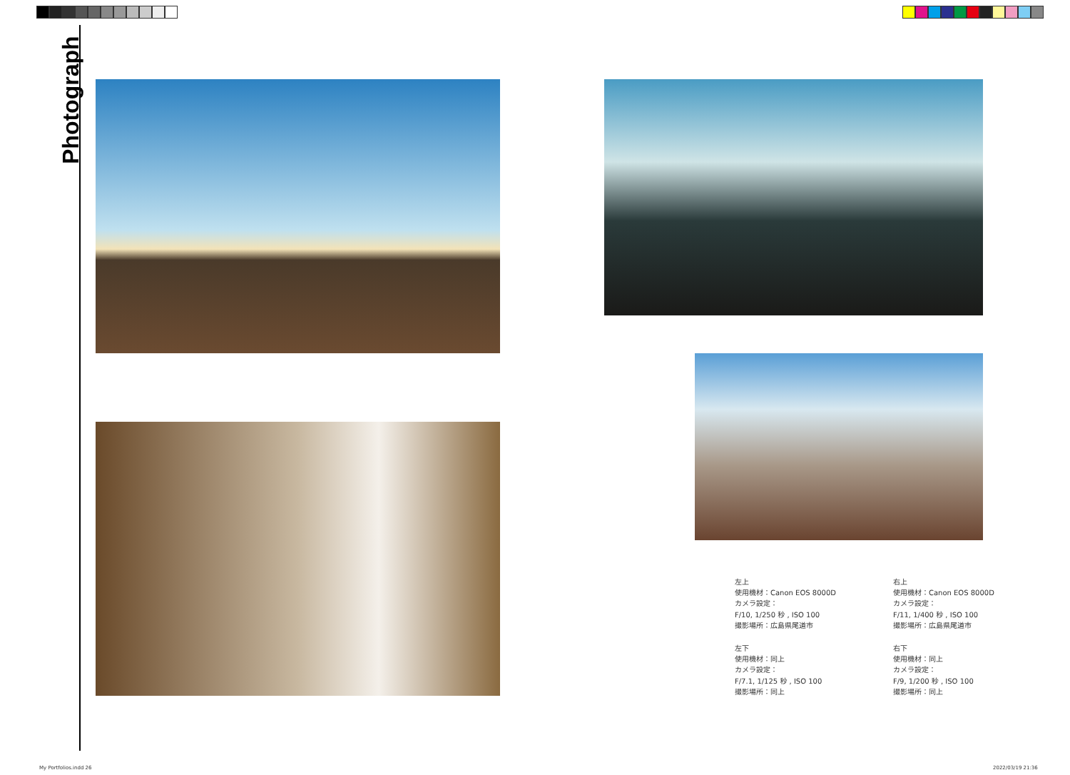Photograph
左上
使用機材：Canon EOS 8000D
カメラ設定：
F/10, 1/250 秒 , ISO 100
撮影場所：広島県尾道市
左下
使用機材：同上
カメラ設定：
F/7.1, 1/125 秒 , ISO 100
撮影場所：同上
右上
使用機材：Canon EOS 8000D
カメラ設定：
F/11, 1/400 秒 , ISO 100
撮影場所：広島県尾道市
右下
使用機材：同上
カメラ設定：
F/9, 1/200 秒 , ISO 100
撮影場所：同上
My Portfolios.indd 26 2022/03/19 21:36